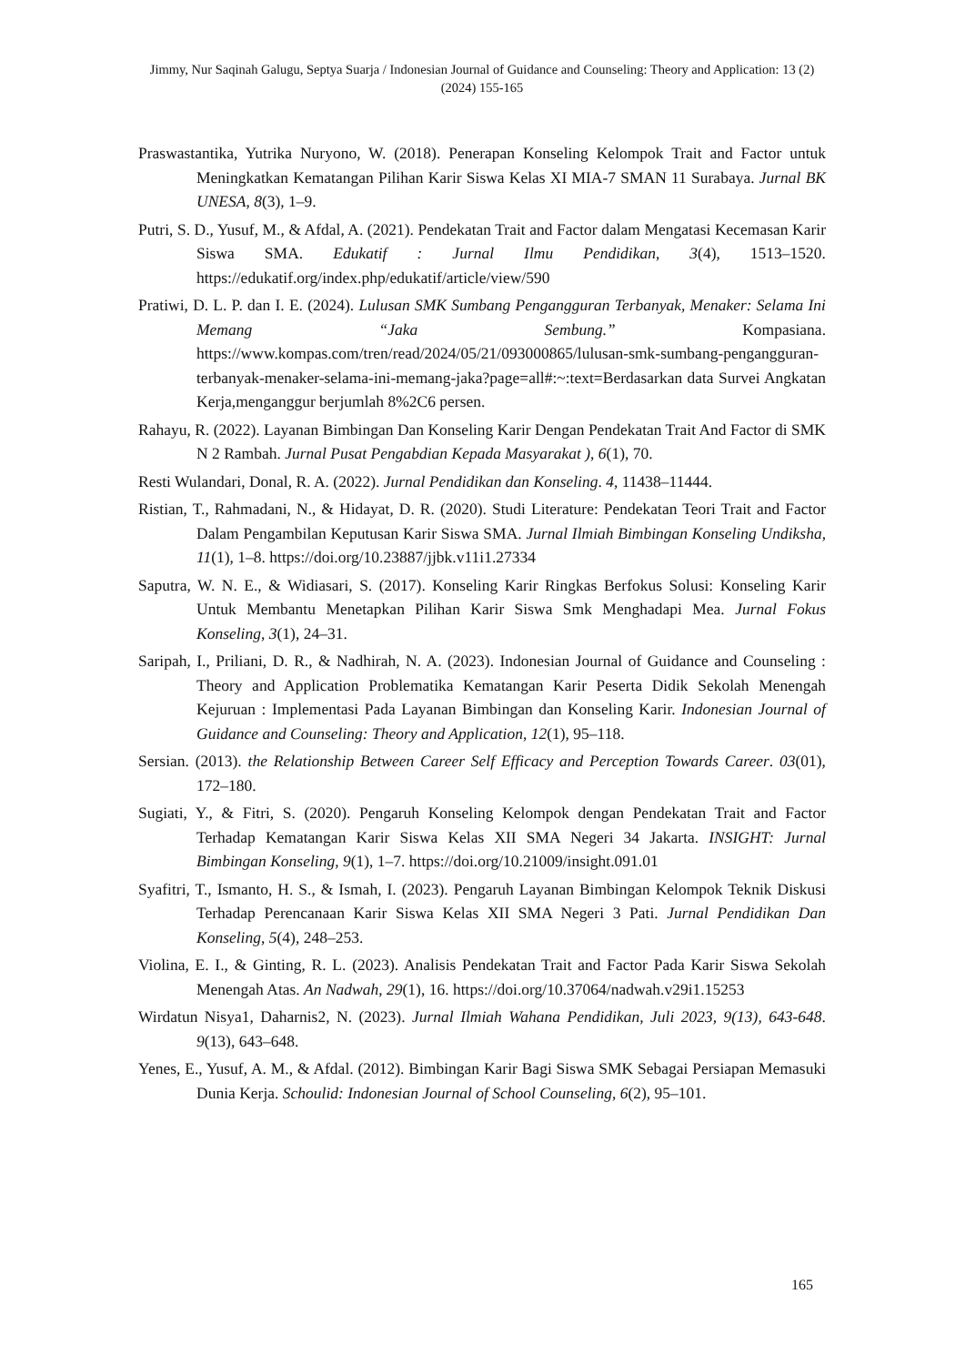Jimmy, Nur Saqinah Galugu, Septya Suarja / Indonesian Journal of Guidance and Counseling: Theory and Application: 13 (2) (2024) 155-165
Praswastantika, Yutrika Nuryono, W. (2018). Penerapan Konseling Kelompok Trait and Factor untuk Meningkatkan Kematangan Pilihan Karir Siswa Kelas XI MIA-7 SMAN 11 Surabaya. Jurnal BK UNESA, 8(3), 1–9.
Putri, S. D., Yusuf, M., & Afdal, A. (2021). Pendekatan Trait and Factor dalam Mengatasi Kecemasan Karir Siswa SMA. Edukatif : Jurnal Ilmu Pendidikan, 3(4), 1513–1520. https://edukatif.org/index.php/edukatif/article/view/590
Pratiwi, D. L. P. dan I. E. (2024). Lulusan SMK Sumbang Pengangguran Terbanyak, Menaker: Selama Ini Memang “Jaka Sembung.” Kompasiana. https://www.kompas.com/tren/read/2024/05/21/093000865/lulusan-smk-sumbang-pengangguran-terbanyak-menaker-selama-ini-memang-jaka?page=all#:~:text=Berdasarkan data Survei Angkatan Kerja,menganggur berjumlah 8%2C6 persen.
Rahayu, R. (2022). Layanan Bimbingan Dan Konseling Karir Dengan Pendekatan Trait And Factor di SMK N 2 Rambah. Jurnal Pusat Pengabdian Kepada Masyarakat ), 6(1), 70.
Resti Wulandari, Donal, R. A. (2022). Jurnal Pendidikan dan Konseling. 4, 11438–11444.
Ristian, T., Rahmadani, N., & Hidayat, D. R. (2020). Studi Literature: Pendekatan Teori Trait and Factor Dalam Pengambilan Keputusan Karir Siswa SMA. Jurnal Ilmiah Bimbingan Konseling Undiksha, 11(1), 1–8. https://doi.org/10.23887/jjbk.v11i1.27334
Saputra, W. N. E., & Widiasari, S. (2017). Konseling Karir Ringkas Berfokus Solusi: Konseling Karir Untuk Membantu Menetapkan Pilihan Karir Siswa Smk Menghadapi Mea. Jurnal Fokus Konseling, 3(1), 24–31.
Saripah, I., Priliani, D. R., & Nadhirah, N. A. (2023). Indonesian Journal of Guidance and Counseling : Theory and Application Problematika Kematangan Karir Peserta Didik Sekolah Menengah Kejuruan : Implementasi Pada Layanan Bimbingan dan Konseling Karir. Indonesian Journal of Guidance and Counseling: Theory and Application, 12(1), 95–118.
Sersian. (2013). the Relationship Between Career Self Efficacy and Perception Towards Career. 03(01), 172–180.
Sugiati, Y., & Fitri, S. (2020). Pengaruh Konseling Kelompok dengan Pendekatan Trait and Factor Terhadap Kematangan Karir Siswa Kelas XII SMA Negeri 34 Jakarta. INSIGHT: Jurnal Bimbingan Konseling, 9(1), 1–7. https://doi.org/10.21009/insight.091.01
Syafitri, T., Ismanto, H. S., & Ismah, I. (2023). Pengaruh Layanan Bimbingan Kelompok Teknik Diskusi Terhadap Perencanaan Karir Siswa Kelas XII SMA Negeri 3 Pati. Jurnal Pendidikan Dan Konseling, 5(4), 248–253.
Violina, E. I., & Ginting, R. L. (2023). Analisis Pendekatan Trait and Factor Pada Karir Siswa Sekolah Menengah Atas. An Nadwah, 29(1), 16. https://doi.org/10.37064/nadwah.v29i1.15253
Wirdatun Nisya1, Daharnis2, N. (2023). Jurnal Ilmiah Wahana Pendidikan, Juli 2023, 9(13), 643-648. 9(13), 643–648.
Yenes, E., Yusuf, A. M., & Afdal. (2012). Bimbingan Karir Bagi Siswa SMK Sebagai Persiapan Memasuki Dunia Kerja. Schoulid: Indonesian Journal of School Counseling, 6(2), 95–101.
165